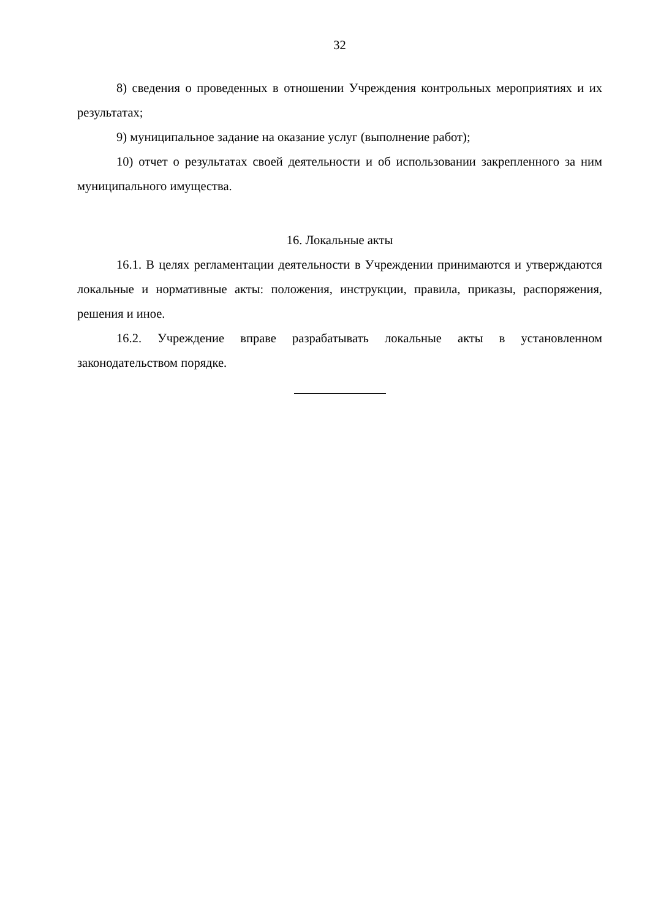32
8) сведения о проведенных в отношении Учреждения контрольных мероприятиях и их результатах;
9) муниципальное задание на оказание услуг (выполнение работ);
10) отчет о результатах своей деятельности и об использовании закрепленного за ним муниципального имущества.
16. Локальные акты
16.1. В целях регламентации деятельности в Учреждении принимаются и утверждаются локальные и нормативные акты: положения, инструкции, правила, приказы, распоряжения, решения и иное.
16.2. Учреждение вправе разрабатывать локальные акты в установленном законодательством порядке.